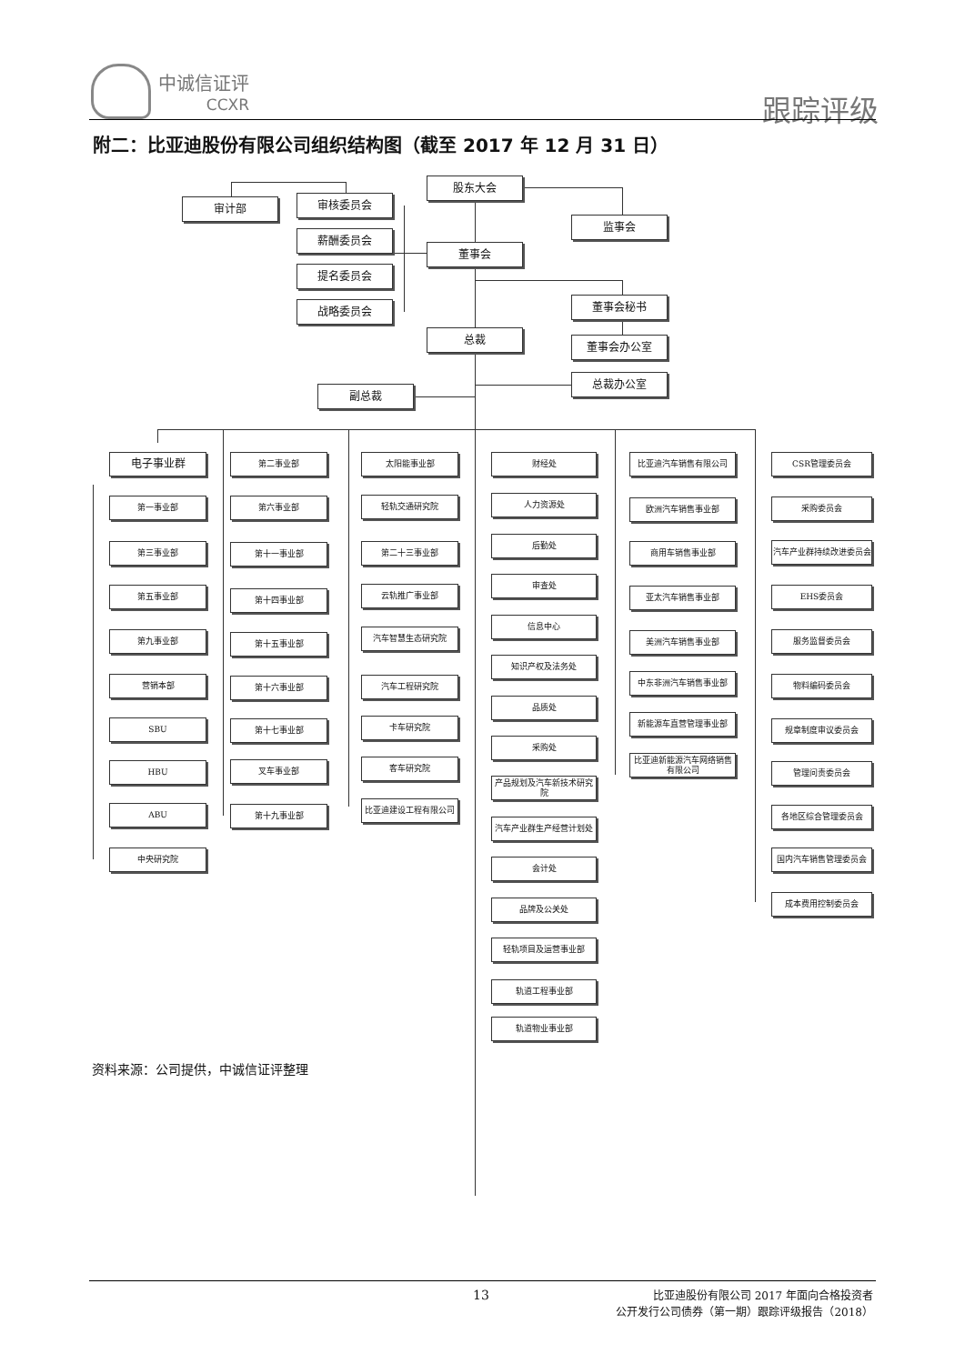中诚信证评
CCXR
跟踪评级
附二：比亚迪股份有限公司组织结构图（截至 2017 年 12 月 31 日）
股东大会
审计部 审核委员会
监事会
薪酬委员会
董事会
提名委员会
战略委员会 董事会秘书
董事会办公室
总裁
总裁办公室
副总裁
电子事业群
第一事业部
第三事业部
第五事业部
第九事业部
营销本部
SBU
HBU
ABU
中央研究院
第二事业部
第六事业部
第十一事业部
第十四事业部
第十五事业部
第十六事业部
第十七事业部
叉车事业部
第十九事业部
太阳能事业部
轻轨交通研究院
第二十三事业部
云轨推广事业部
汽车智慧生态研究院
汽车工程研究院
卡车研究院
客车研究院
比亚迪建设工程有限公司
财经处
人力资源处
后勤处
审查处
信息中心
知识产权及法务处
品质处
采购处
产品规划及汽车新技术研究院
汽车产业群生产经营计划处
会计处
品牌及公关处
轻轨项目及运营事业部
轨道工程事业部
轨道物业事业部
比亚迪汽车销售有限公司
欧洲汽车销售事业部
商用车销售事业部
亚太汽车销售事业部
美洲汽车销售事业部
中东非洲汽车销售事业部
新能源车直营管理事业部
比亚迪新能源汽车网络销售有限公司
CSR管理委员会
采购委员会
汽车产业群持续改进委员会
EHS委员会
服务监督委员会
物料编码委员会
规章制度审议委员会
管理问责委员会
各地区综合管理委员会
国内汽车销售管理委员会
成本费用控制委员会
资料来源：公司提供，中诚信证评整理
13
比亚迪股份有限公司 2017 年面向合格投资者
公开发行公司债券（第一期）跟踪评级报告（2018）